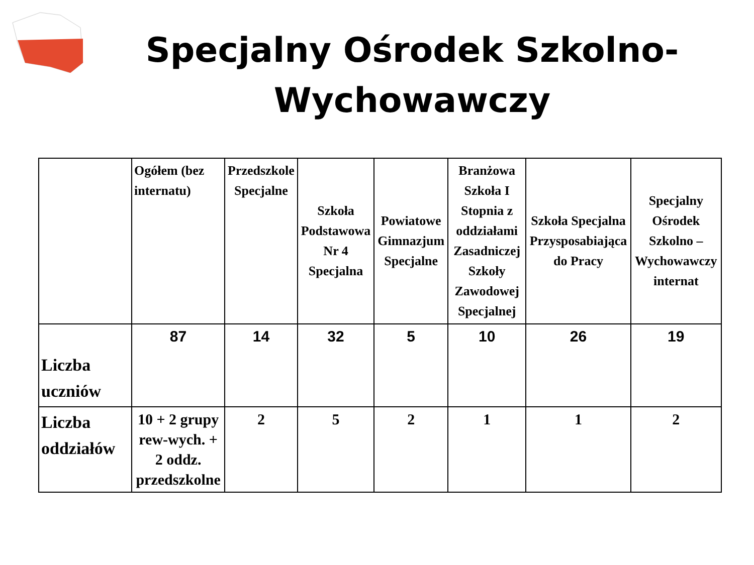Specjalny Ośrodek Szkolno-Wychowawczy
| | Ogółem (bez internatu) | Przedszkole Specjalne | Szkoła Podstawowa Nr 4 Specjalna | Powiatowe Gimnazjum Specjalne | Branżowa Szkoła I Stopnia z oddziałami Zasadniczej Szkoły Zawodowej Specjalnej | Szkoła Specjalna Przysposabiająca do Pracy | Specjalny Ośrodek Szkolno – Wychowawczy internat |
| --- | --- | --- | --- | --- | --- | --- | --- |
| Liczba uczniów | 87 | 14 | 32 | 5 | 10 | 26 | 19 |
| Liczba oddziałów | 10 + 2 grupy rew-wych. + 2 oddz. przedszkolne | 2 | 5 | 2 | 1 | 1 | 2 |